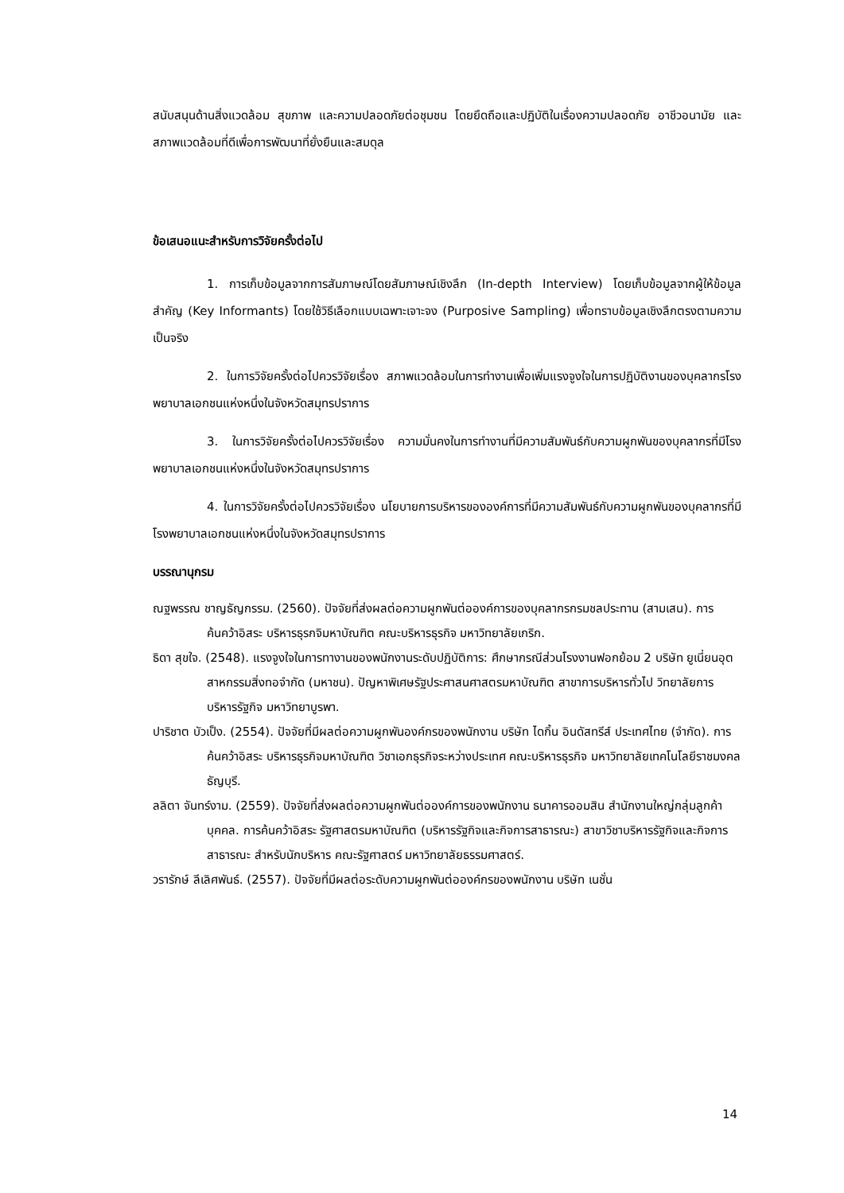สนับสนุนด้านสิ่งแวดล้อม สุขภาพ และความปลอดภัยต่อชุมชน โดยยึดถือและปฏิบัติในเรื่องความปลอดภัย อาชีวอนามัย และสภาพแวดล้อมที่ดีเพื่อการพัฒนาที่ยั่งยืนและสมดุล
ข้อเสนอแนะสำหรับการวิจัยครั้งต่อไป
1. การเก็บข้อมูลจากการสัมภาษณ์โดยสัมภาษณ์เชิงลึก (In-depth Interview) โดยเก็บข้อมูลจากผู้ให้ข้อมูลสำคัญ (Key Informants) โดยใช้วิธีเลือกแบบเฉพาะเจาะจง (Purposive Sampling) เพื่อทราบข้อมูลเชิงลึกตรงตามความเป็นจริง
2. ในการวิจัยครั้งต่อไปควรวิจัยเรื่อง สภาพแวดล้อมในการทำงานเพื่อเพิ่มแรงจูงใจในการปฏิบัติงานของบุคลากรโรงพยาบาลเอกชนแห่งหนึ่งในจังหวัดสมุทรปราการ
3. ในการวิจัยครั้งต่อไปควรวิจัยเรื่อง ความมั่นคงในการทำงานที่มีความสัมพันธ์กับความผูกพันของบุคลากรที่มีโรงพยาบาลเอกชนแห่งหนึ่งในจังหวัดสมุทรปราการ
4. ในการวิจัยครั้งต่อไปควรวิจัยเรื่อง นโยบายการบริหารขององค์การที่มีความสัมพันธ์กับความผูกพันของบุคลากรที่มีโรงพยาบาลเอกชนแห่งหนึ่งในจังหวัดสมุทรปราการ
บรรณานุกรม
ณฐพรรณ ชาญธัญกรรม. (2560). ปัจจัยที่ส่งผลต่อความผูกพันต่อองค์การของบุคลากรกรมชลประทาน (สามเสน). การค้นคว้าอิสระ บริหารธุรกจิมหาบัณฑิต คณะบริหารธุรกิจ มหาวิทยาลัยเกริก.
ธิดา สุขใจ. (2548). แรงจูงใจในการทางานของพนักงานระดับปฏิบัติการ: ศึกษากรณีส่วนโรงงานฟอกย้อม 2 บริษัท ยูเนี่ยนอุตสาหกรรมสิ่งทอจำกัด (มหาชน). ปัญหาพิเศษรัฐประศาสนศาสตรมหาบัณฑิต สาขาการบริหารทั่วไป วิทยาลัยการบริหารรัฐกิจ มหาวิทยาบูรพา.
ปาริชาต บัวเป็ง. (2554). ปัจจัยที่มีผลต่อความผูกพันองค์กรของพนักงาน บริษัท ไดกิ้น อินดัสทรีส์ ประเทศไทย (จำกัด). การค้นคว้าอิสระ บริหารธุรกิจมหาบัณฑิต วิชาเอกธุรกิจระหว่างประเทศ คณะบริหารธุรกิจ มหาวิทยาลัยเทคโนโลยีราชมงคลธัญบุรี.
ลลิตา จันทร์งาม. (2559). ปัจจัยที่ส่งผลต่อความผูกพันต่อองค์การของพนักงาน ธนาคารออมสิน สำนักงานใหญ่กลุ่มลูกค้าบุคคล. การค้นคว้าอิสระ รัฐศาสตรมหาบัณฑิต (บริหารรัฐกิจและกิจการสาธารณะ) สาขาวิชาบริหารรัฐกิจและกิจการสาธารณะ สำหรับนักบริหาร คณะรัฐศาสตร์ มหาวิทยาลัยธรรมศาสตร์.
วรารักษ์ ลีเลิศพันธ์. (2557). ปัจจัยที่มีผลต่อระดับความผูกพันต่อองค์กรของพนักงาน บริษัท เนชั่น
14